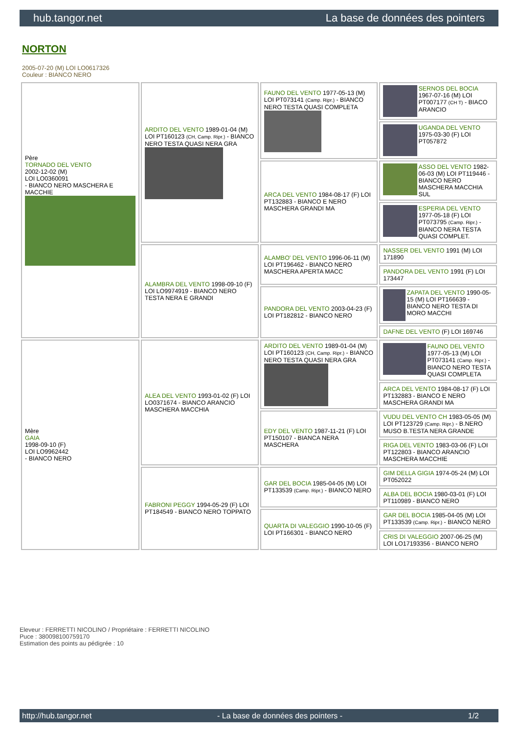hub.tangor.net La base de données des pointers
NORTON
2005-07-20 (M) LOI LO0617326
Couleur : BIANCO NERO
| Père TORNADO DEL VENTO 2002-12-02 (M) LOI LO0360091 - BIANCO NERO MASCHERA E MACCHIE | ARDITO DEL VENTO 1989-01-04 (M) LOI PT160123 (CH, Camp. Ripr.) - BIANCO NERO TESTA QUASI NERA GRA | FAUNO DEL VENTO 1977-05-13 (M) LOI PT073141 (Camp. Ripr.) - BIANCO NERO TESTA QUASI COMPLETA | SERNOS DEL BOCIA 1967-07-16 (M) LOI PT007177 (CH T) - BIACO ARANCIO |
| | | | UGANDA DEL VENTO 1975-03-30 (F) LOI PT057872 |
| | | ARCA DEL VENTO 1984-08-17 (F) LOI PT132883 - BIANCO E NERO MASCHERA GRANDI MA | ASSO DEL VENTO 1982-06-03 (M) LOI PT119446 - BIANCO NERO MASCHERA MACCHIA SUL |
| | | | ESPERIA DEL VENTO 1977-05-18 (F) LOI PT073795 (Camp. Ripr.) - BIANCO NERA TESTA QUASI COMPLET. |
| | ALAMBRA DEL VENTO 1998-09-10 (F) LOI LO9974919 - BIANCO NERO TESTA NERA E GRANDI | ALAMBO' DEL VENTO 1996-06-11 (M) LOI PT196462 - BIANCO NERO MASCHERA APERTA MACC | NASSER DEL VENTO 1991 (M) LOI 171890 |
| | | | PANDORA DEL VENTO 1991 (F) LOI 173447 |
| | | PANDORA DEL VENTO 2003-04-23 (F) LOI PT182812 - BIANCO NERO | ZAPATA DEL VENTO 1990-05-15 (M) LOI PT166639 - BIANCO NERO TESTA DI MORO MACCHI |
| | | | DAFNE DEL VENTO (F) LOI 169746 |
| Mère GAIA 1998-09-10 (F) LOI LO9962442 - BIANCO NERO | ALEA DEL VENTO 1993-01-02 (F) LOI LO0371674 - BIANCO ARANCIO MASCHERA MACCHIA | ARDITO DEL VENTO 1989-01-04 (M) LOI PT160123 (CH, Camp. Ripr.) - BIANCO NERO TESTA QUASI NERA GRA | FAUNO DEL VENTO 1977-05-13 (M) LOI PT073141 (Camp. Ripr.) - BIANCO NERO TESTA QUASI COMPLETA |
| | | | ARCA DEL VENTO 1984-08-17 (F) LOI PT132883 - BIANCO E NERO MASCHERA GRANDI MA |
| | | EDY DEL VENTO 1987-11-21 (F) LOI PT150107 - BIANCA NERA MASCHERA | VUDU DEL VENTO CH 1983-05-05 (M) LOI PT123729 (Camp. Ripr.) - B.NERO MUSO B.TESTA NERA GRANDE |
| | | | RIGA DEL VENTO 1983-03-06 (F) LOI PT122803 - BIANCO ARANCIO MASCHERA MACCHIE |
| | FABRONI PEGGY 1994-05-29 (F) LOI PT184549 - BIANCO NERO TOPPATO | GAR DEL BOCIA 1985-04-05 (M) LOI PT133539 (Camp. Ripr.) - BIANCO NERO | GIM DELLA GIGIA 1974-05-24 (M) LOI PT052022 |
| | | | ALBA DEL BOCIA 1980-03-01 (F) LOI PT110989 - BIANCO NERO |
| | | QUARTA DI VALEGGIO 1990-10-05 (F) LOI PT166301 - BIANCO NERO | GAR DEL BOCIA 1985-04-05 (M) LOI PT133539 (Camp. Ripr.) - BIANCO NERO |
| | | | CRIS DI VALEGGIO 2007-06-25 (M) LOI LO17193356 - BIANCO NERO |
Eleveur : FERRETTI NICOLINO / Propriétaire : FERRETTI NICOLINO
Puce : 380098100759170
Estimation des points au pédigrée : 10
http://hub.tangor.net - La base de données des pointers - 1/2